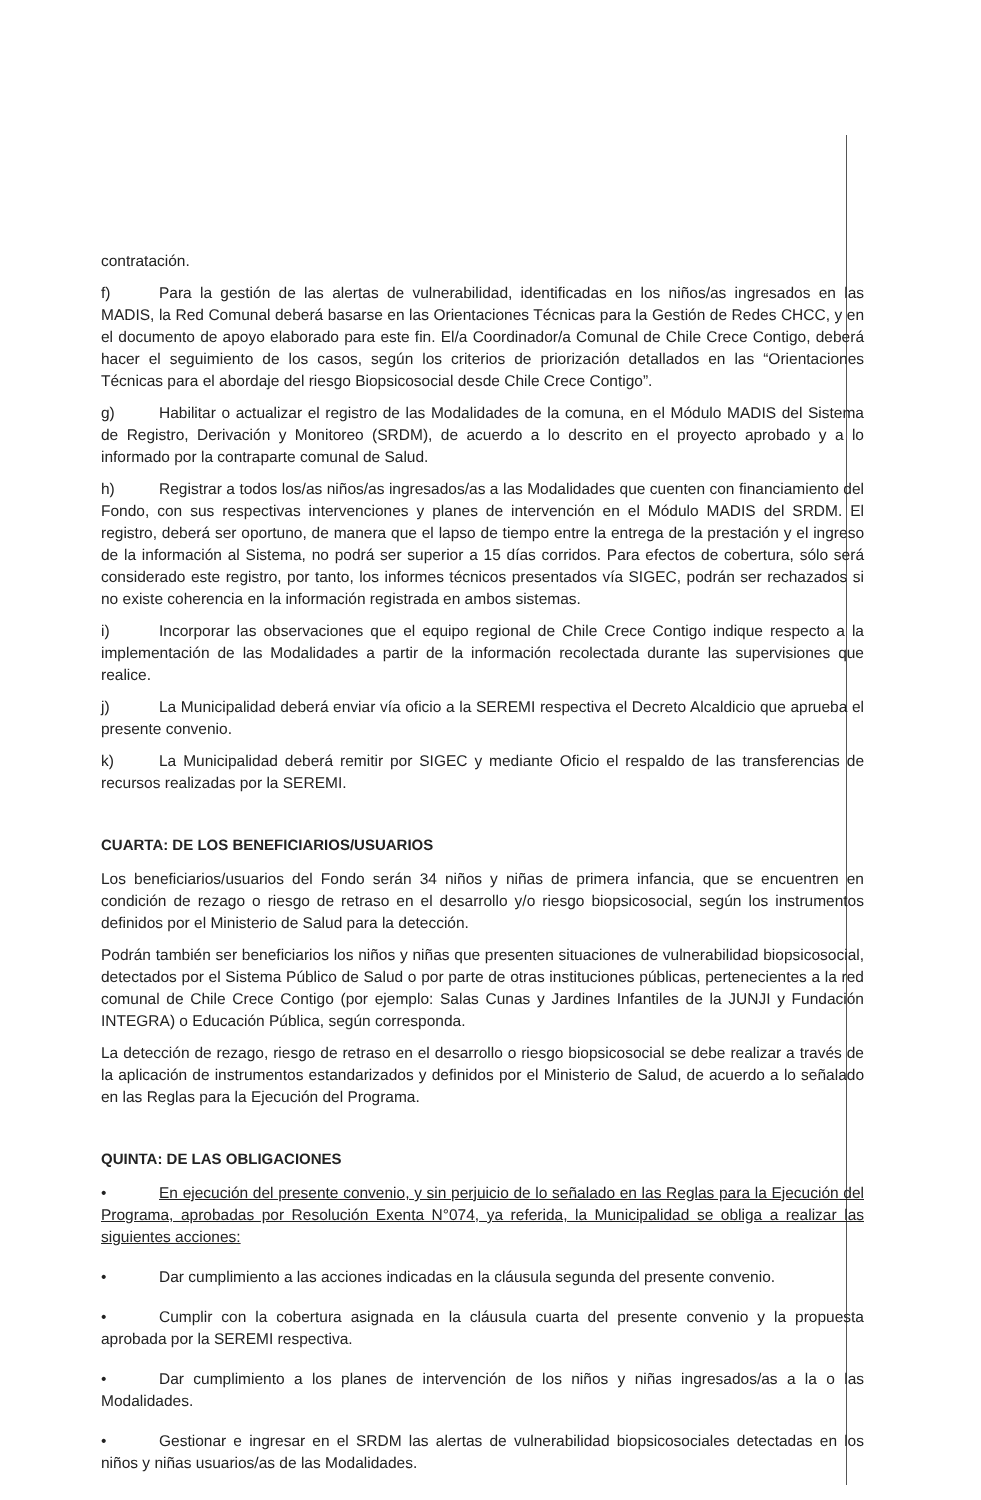contratación.
f) Para la gestión de las alertas de vulnerabilidad, identificadas en los niños/as ingresados en las MADIS, la Red Comunal deberá basarse en las Orientaciones Técnicas para la Gestión de Redes CHCC, y en el documento de apoyo elaborado para este fin. El/a Coordinador/a Comunal de Chile Crece Contigo, deberá hacer el seguimiento de los casos, según los criterios de priorización detallados en las “Orientaciones Técnicas para el abordaje del riesgo Biopsicosocial desde Chile Crece Contigo”.
g) Habilitar o actualizar el registro de las Modalidades de la comuna, en el Módulo MADIS del Sistema de Registro, Derivación y Monitoreo (SRDM), de acuerdo a lo descrito en el proyecto aprobado y a lo informado por la contraparte comunal de Salud.
h) Registrar a todos los/as niños/as ingresados/as a las Modalidades que cuenten con financiamiento del Fondo, con sus respectivas intervenciones y planes de intervención en el Módulo MADIS del SRDM. El registro, deberá ser oportuno, de manera que el lapso de tiempo entre la entrega de la prestación y el ingreso de la información al Sistema, no podrá ser superior a 15 días corridos. Para efectos de cobertura, sólo será considerado este registro, por tanto, los informes técnicos presentados vía SIGEC, podrán ser rechazados si no existe coherencia en la información registrada en ambos sistemas.
i) Incorporar las observaciones que el equipo regional de Chile Crece Contigo indique respecto a la implementación de las Modalidades a partir de la información recolectada durante las supervisiones que realice.
j) La Municipalidad deberá enviar vía oficio a la SEREMI respectiva el Decreto Alcaldicio que aprueba el presente convenio.
k) La Municipalidad deberá remitir por SIGEC y mediante Oficio el respaldo de las transferencias de recursos realizadas por la SEREMI.
CUARTA: DE LOS BENEFICIARIOS/USUARIOS
Los beneficiarios/usuarios del Fondo serán 34 niños y niñas de primera infancia, que se encuentren en condición de rezago o riesgo de retraso en el desarrollo y/o riesgo biopsicosocial, según los instrumentos definidos por el Ministerio de Salud para la detección.
Podrán también ser beneficiarios los niños y niñas que presenten situaciones de vulnerabilidad biopsicosocial, detectados por el Sistema Público de Salud o por parte de otras instituciones públicas, pertenecientes a la red comunal de Chile Crece Contigo (por ejemplo: Salas Cunas y Jardines Infantiles de la JUNJI y Fundación INTEGRA) o Educación Pública, según corresponda.
La detección de rezago, riesgo de retraso en el desarrollo o riesgo biopsicosocial se debe realizar a través de la aplicación de instrumentos estandarizados y definidos por el Ministerio de Salud, de acuerdo a lo señalado en las Reglas para la Ejecución del Programa.
QUINTA: DE LAS OBLIGACIONES
• En ejecución del presente convenio, y sin perjuicio de lo señalado en las Reglas para la Ejecución del Programa, aprobadas por Resolución Exenta N°074, ya referida, la Municipalidad se obliga a realizar las siguientes acciones:
• Dar cumplimiento a las acciones indicadas en la cláusula segunda del presente convenio.
• Cumplir con la cobertura asignada en la cláusula cuarta del presente convenio y la propuesta aprobada por la SEREMI respectiva.
• Dar cumplimiento a los planes de intervención de los niños y niñas ingresados/as a la o las Modalidades.
• Gestionar e ingresar en el SRDM las alertas de vulnerabilidad biopsicosociales detectadas en los niños y niñas usuarios/as de las Modalidades.